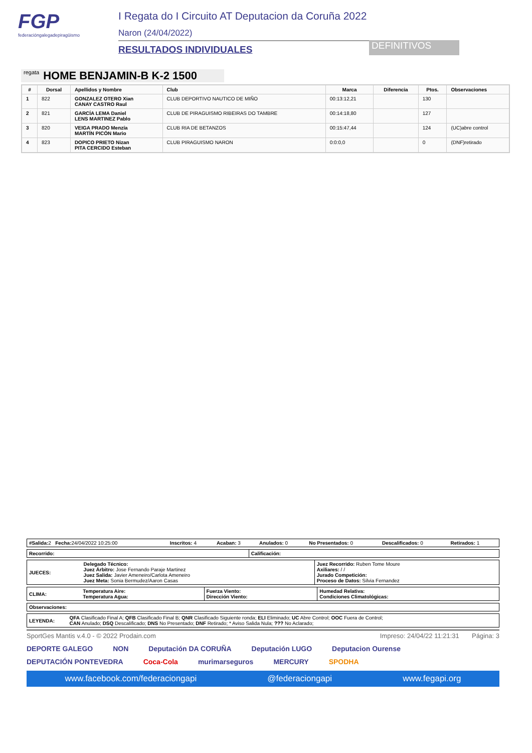FGP
federacióngalegadepiragüismo
I Regata do I Circuito AT Deputacion da Coruña 2022
Naron (24/04/2022)
RESULTADOS INDIVIDUALES
DEFINITIVOS
regata HOME BENJAMIN-B K-2 1500
| # | Dorsal | Apellidos y Nombre | Club | Marca | Diferencia | Ptos. | Observaciones |
| --- | --- | --- | --- | --- | --- | --- | --- |
| 1 | 822 | GONZALEZ OTERO Xian CANAY CASTRO Raul | CLUB DEPORTIVO NAUTICO DE MIÑO | 00:13:12,21 | | 130 | |
| 2 | 821 | GARCÍA LEMA Daniel LENS MARTINEZ Pablo | CLUB DE PIRAGUISMO RIBEIRAS DO TAMBRE | 00:14:18,80 | | 127 | |
| 3 | 820 | VEIGA PRADO Menzía MARTÍN PICÓN Mario | CLUB RIA DE BETANZOS | 00:15:47,44 | | 124 | (UC)abre control |
| 4 | 823 | DOPICO PRIETO Nizan PITA CERCIDO Esteban | CLUB PIRAGUISMO NARON | 0:0:0,0 | | 0 | (DNF)retirado |
| #Salida: 2 Fecha: 24/04/2022 10:25:00 | Inscritos: 4 | Acaban: 3 | Anulados: 0 | No Presentados: 0 | Descalificados: 0 | Retirados: 1 |
| Recorrido: | Calificación: |
| JUECES: | Delegado Técnico: Juez Árbitro: Jose Fernando Paraje Martinez Juez Salida: Javier Ameneiro/Carlota Ameneiro Juez Meta: Sonia Bermudez/Aaron Casas | Juez Recorrido: Ruben Tome Moure Axiliares: / / Jurado Competición: Proceso de Datos: Silvia Fernandez |
| CLIMA: | Temperatura Aire: Temperatura Agua: | Fuerza Viento: Dirección Viento: | Humedad Relativa: Condiciones Climatológicas: |
| Observaciones: |
| LEYENDA: | QFA Clasificado Final A; QFB Clasificado Final B; QNR Clasificado Siguiente ronda; ELI Eliminado; UC Abre Control; OOC Fuera de Control; CAN Anulado; DSQ Descalificado; DNS No Presentado; DNF Retirado; * Aviso Salida Nula; ??? No Aclarado; |
SportGes Mantis v.4.0 - © 2022 Prodain.com Impreso: 24/04/22 11:21:31 Página: 3
DEPORTE GALEGO NON Deputación DA CORUÑA Deputación LUGO Deputacion Ourense DEPUTACIÓN PONTEVEDRA Coca-Cola murimarseguros MERCURY SPODHA
www.facebook.com/federaciongapi @federaciongapi www.fegapi.org